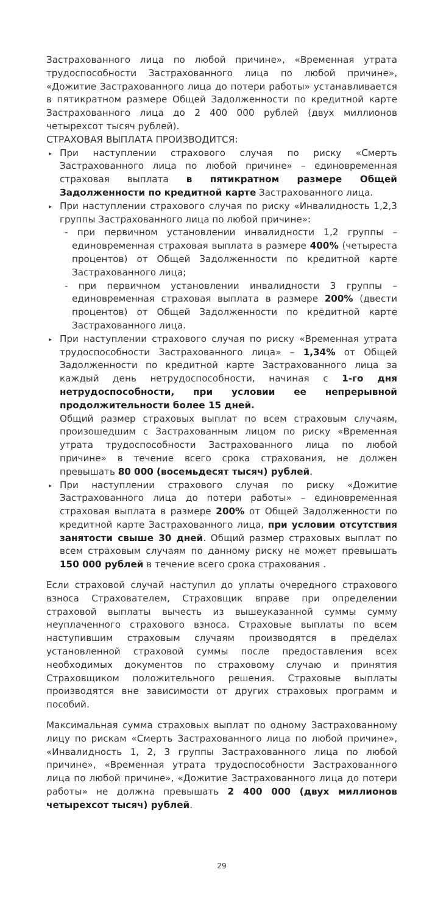Застрахованного лица по любой причине», «Временная утрата трудоспособности Застрахованного лица по любой причине», «Дожитие Застрахованного лица до потери работы» устанавливается в пятикратном размере Общей Задолженности по кредитной карте Застрахованного лица до 2 400 000 рублей (двух миллионов четырехсот тысяч рублей).
СТРАХОВАЯ ВЫПЛАТА ПРОИЗВОДИТСЯ:
▸ При наступлении страхового случая по риску «Смерть Застрахованного лица по любой причине» – единовременная страховая выплата в пятикратном размере Общей Задолженности по кредитной карте Застрахованного лица.
▸ При наступлении страхового случая по риску «Инвалидность 1,2,3 группы Застрахованного лица по любой причине»:
- при первичном установлении инвалидности 1,2 группы – единовременная страховая выплата в размере 400% (четыреста процентов) от Общей Задолженности по кредитной карте Застрахованного лица;
- при первичном установлении инвалидности 3 группы – единовременная страховая выплата в размере 200% (двести процентов) от Общей Задолженности по кредитной карте Застрахованного лица.
▸ При наступлении страхового случая по риску «Временная утрата трудоспособности Застрахованного лица» – 1,34% от Общей Задолженности по кредитной карте Застрахованного лица за каждый день нетрудоспособности, начиная с 1-го дня нетрудоспособности, при условии ее непрерывной продолжительности более 15 дней.
Общий размер страховых выплат по всем страховым случаям, произошедшим с Застрахованным лицом по риску «Временная утрата трудоспособности Застрахованного лица по любой причине» в течение всего срока страхования, не должен превышать 80 000 (восемьдесят тысяч) рублей.
▸ При наступлении страхового случая по риску «Дожитие Застрахованного лица до потери работы» – единовременная страховая выплата в размере 200% от Общей Задолженности по кредитной карте Застрахованного лица, при условии отсутствия занятости свыше 30 дней. Общий размер страховых выплат по всем страховым случаям по данному риску не может превышать 150 000 рублей в течение всего срока страхования .
Если страховой случай наступил до уплаты очередного страхового взноса Страхователем, Страховщик вправе при определении страховой выплаты вычесть из вышеуказанной суммы сумму неуплаченного страхового взноса. Страховые выплаты по всем наступившим страховым случаям производятся в пределах установленной страховой суммы после предоставления всех необходимых документов по страховому случаю и принятия Страховщиком положительного решения. Страховые выплаты производятся вне зависимости от других страховых программ и пособий.
Максимальная сумма страховых выплат по одному Застрахованному лицу по рискам «Смерть Застрахованного лица по любой причине», «Инвалидность 1, 2, 3 группы Застрахованного лица по любой причине», «Временная утрата трудоспособности Застрахованного лица по любой причине», «Дожитие Застрахованного лица до потери работы» не должна превышать 2 400 000 (двух миллионов четырехсот тысяч) рублей.
29